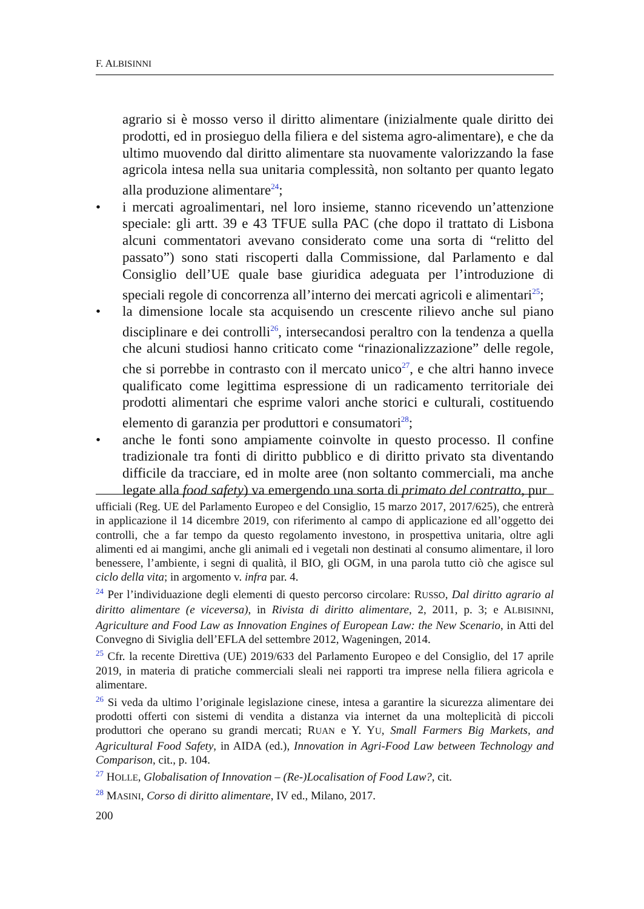F. ALBISINNI
agrario si è mosso verso il diritto alimentare (inizialmente quale diritto dei prodotti, ed in prosieguo della filiera e del sistema agro-alimentare), e che da ultimo muovendo dal diritto alimentare sta nuovamente valorizzando la fase agricola intesa nella sua unitaria complessità, non soltanto per quanto legato alla produzione alimentare<sup>24</sup>;
• i mercati agroalimentari, nel loro insieme, stanno ricevendo un’attenzione speciale: gli artt. 39 e 43 TFUE sulla PAC (che dopo il trattato di Lisbona alcuni commentatori avevano considerato come una sorta di “relitto del passato”) sono stati riscoperti dalla Commissione, dal Parlamento e dal Consiglio dell’UE quale base giuridica adeguata per l’introduzione di speciali regole di concorrenza all’interno dei mercati agricoli e alimentari<sup>25</sup>;
• la dimensione locale sta acquisendo un crescente rilievo anche sul piano disciplinare e dei controlli<sup>26</sup>, intersecandosi peraltro con la tendenza a quella che alcuni studiosi hanno criticato come “rinazionalizzazione” delle regole, che si porrebbe in contrasto con il mercato unico<sup>27</sup>, e che altri hanno invece qualificato come legittima espressione di un radicamento territoriale dei prodotti alimentari che esprime valori anche storici e culturali, costituendo elemento di garanzia per produttori e consumatori<sup>28</sup>;
• anche le fonti sono ampiamente coinvolte in questo processo. Il confine tradizionale tra fonti di diritto pubblico e di diritto privato sta diventando difficile da tracciare, ed in molte aree (non soltanto commerciali, ma anche legate alla food safety) va emergendo una sorta di primato del contratto, pur
ufficiali (Reg. UE del Parlamento Europeo e del Consiglio, 15 marzo 2017, 2017/625), che entrerà in applicazione il 14 dicembre 2019, con riferimento al campo di applicazione ed all’oggetto dei controlli, che a far tempo da questo regolamento investono, in prospettiva unitaria, oltre agli alimenti ed ai mangimi, anche gli animali ed i vegetali non destinati al consumo alimentare, il loro benessere, l’ambiente, i segni di qualità, il BIO, gli OGM, in una parola tutto ciò che agisce sul ciclo della vita; in argomento v. infra par. 4.
<sup>24</sup> Per l’individuazione degli elementi di questo percorso circolare: RUSSO, Dal diritto agrario al diritto alimentare (e viceversa), in Rivista di diritto alimentare, 2, 2011, p. 3; e ALBISINNI, Agriculture and Food Law as Innovation Engines of European Law: the New Scenario, in Atti del Convegno di Siviglia dell’EFLA del settembre 2012, Wageningen, 2014.
<sup>25</sup> Cfr. la recente Direttiva (UE) 2019/633 del Parlamento Europeo e del Consiglio, del 17 aprile 2019, in materia di pratiche commerciali sleali nei rapporti tra imprese nella filiera agricola e alimentare.
<sup>26</sup> Si veda da ultimo l’originale legislazione cinese, intesa a garantire la sicurezza alimentare dei prodotti offerti con sistemi di vendita a distanza via internet da una molteplicità di piccoli produttori che operano su grandi mercati; RUAN e Y. YU, Small Farmers Big Markets, and Agricultural Food Safety, in AIDA (ed.), Innovation in Agri-Food Law between Technology and Comparison, cit., p. 104.
<sup>27</sup> HOLLE, Globalisation of Innovation – (Re-)Localisation of Food Law?, cit.
<sup>28</sup> MASINI, Corso di diritto alimentare, IV ed., Milano, 2017.
200